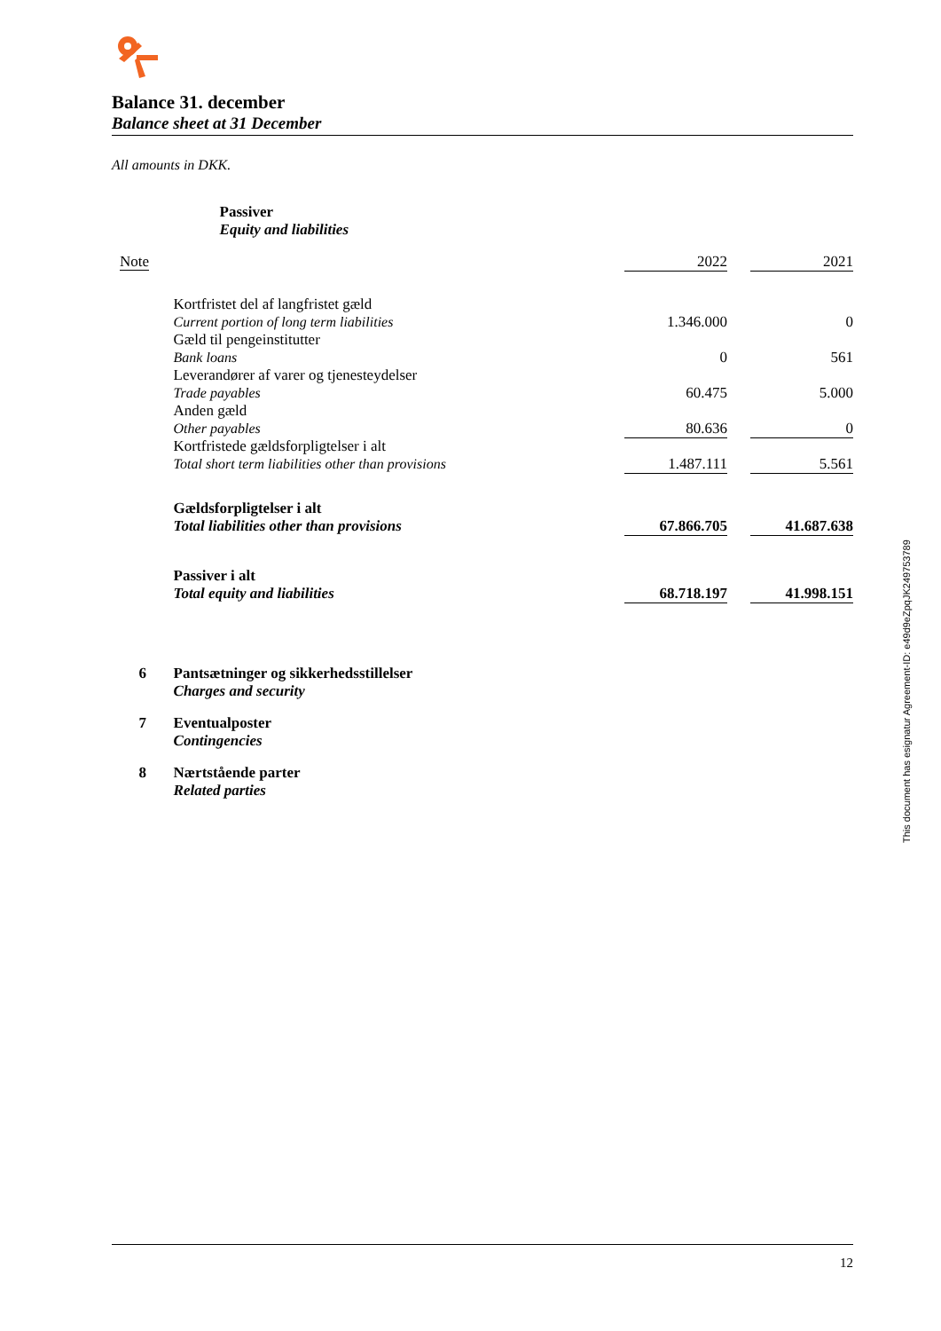Balance 31. december
Balance sheet at 31 December
All amounts in DKK.
| | Passiver Equity and liabilities | | | |
| Note | | 2022 | | 2021 |
| | Kortfristet del af langfristet gæld Current portion of long term liabilities | 1.346.000 | | 0 |
| | Gæld til pengeinstitutter Bank loans | 0 | | 561 |
| | Leverandører af varer og tjenesteydelser Trade payables | 60.475 | | 5.000 |
| | Anden gæld Other payables | 80.636 | | 0 |
| | Kortfristede gældsforpligtelser i alt Total short term liabilities other than provisions | 1.487.111 | | 5.561 |
| | Gældsforpligtelser i alt Total liabilities other than provisions | 67.866.705 | | 41.687.638 |
| | Passiver i alt Total equity and liabilities | 68.718.197 | | 41.998.151 |
| 6 | Pantsætninger og sikkerhedsstillelser Charges and security | | | |
| 7 | Eventualposter Contingencies | | | |
| 8 | Nærtstående parter Related parties | | | |
This document has esignatur Agreement-ID: e49d9eZpqJK249753789
12